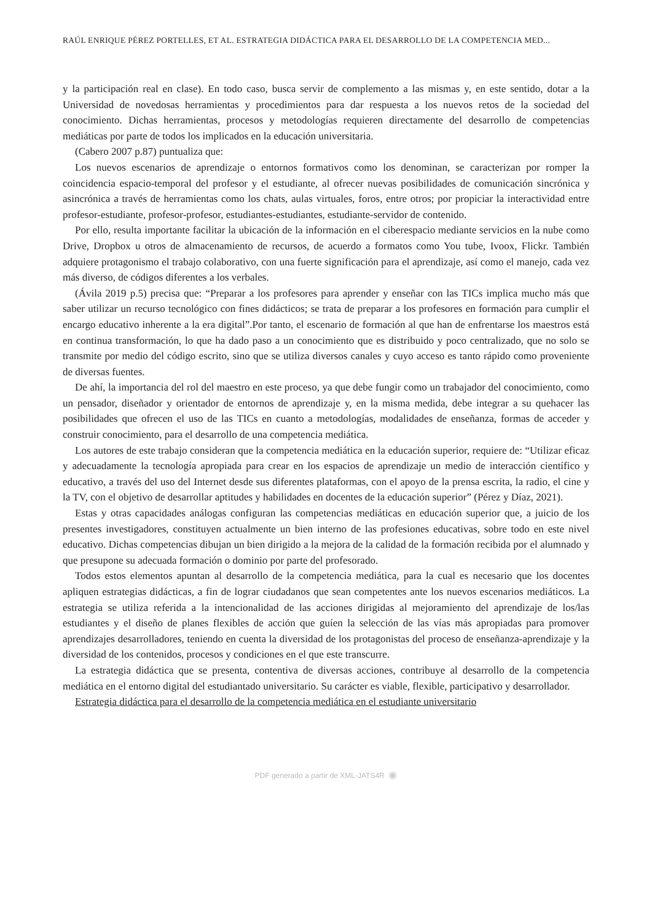RAÚL ENRIQUE PÉREZ PORTELLES, ET AL. ESTRATEGIA DIDÁCTICA PARA EL DESARROLLO DE LA COMPETENCIA MED...
y la participación real en clase). En todo caso, busca servir de complemento a las mismas y, en este sentido, dotar a la Universidad de novedosas herramientas y procedimientos para dar respuesta a los nuevos retos de la sociedad del conocimiento. Dichas herramientas, procesos y metodologías requieren directamente del desarrollo de competencias mediáticas por parte de todos los implicados en la educación universitaria.
(Cabero 2007 p.87) puntualiza que:
Los nuevos escenarios de aprendizaje o entornos formativos como los denominan, se caracterizan por romper la coincidencia espacio-temporal del profesor y el estudiante, al ofrecer nuevas posibilidades de comunicación sincrónica y asincrónica a través de herramientas como los chats, aulas virtuales, foros, entre otros; por propiciar la interactividad entre profesor-estudiante, profesor-profesor, estudiantes-estudiantes, estudiante-servidor de contenido.
Por ello, resulta importante facilitar la ubicación de la información en el ciberespacio mediante servicios en la nube como Drive, Dropbox u otros de almacenamiento de recursos, de acuerdo a formatos como You tube, Ivoox, Flickr. También adquiere protagonismo el trabajo colaborativo, con una fuerte significación para el aprendizaje, así como el manejo, cada vez más diverso, de códigos diferentes a los verbales.
(Ávila 2019 p.5) precisa que: “Preparar a los profesores para aprender y enseñar con las TICs implica mucho más que saber utilizar un recurso tecnológico con fines didácticos; se trata de preparar a los profesores en formación para cumplir el encargo educativo inherente a la era digital”.Por tanto, el escenario de formación al que han de enfrentarse los maestros está en continua transformación, lo que ha dado paso a un conocimiento que es distribuido y poco centralizado, que no solo se transmite por medio del código escrito, sino que se utiliza diversos canales y cuyo acceso es tanto rápido como proveniente de diversas fuentes.
De ahí, la importancia del rol del maestro en este proceso, ya que debe fungir como un trabajador del conocimiento, como un pensador, diseñador y orientador de entornos de aprendizaje y, en la misma medida, debe integrar a su quehacer las posibilidades que ofrecen el uso de las TICs en cuanto a metodologías, modalidades de enseñanza, formas de acceder y construir conocimiento, para el desarrollo de una competencia mediática.
Los autores de este trabajo consideran que la competencia mediática en la educación superior, requiere de: “Utilizar eficaz y adecuadamente la tecnología apropiada para crear en los espacios de aprendizaje un medio de interacción científico y educativo, a través del uso del Internet desde sus diferentes plataformas, con el apoyo de la prensa escrita, la radio, el cine y la TV, con el objetivo de desarrollar aptitudes y habilidades en docentes de la educación superior” (Pérez y Díaz, 2021).
Estas y otras capacidades análogas configuran las competencias mediáticas en educación superior que, a juicio de los presentes investigadores, constituyen actualmente un bien interno de las profesiones educativas, sobre todo en este nivel educativo. Dichas competencias dibujan un bien dirigido a la mejora de la calidad de la formación recibida por el alumnado y que presupone su adecuada formación o dominio por parte del profesorado.
Todos estos elementos apuntan al desarrollo de la competencia mediática, para la cual es necesario que los docentes apliquen estrategias didácticas, a fin de lograr ciudadanos que sean competentes ante los nuevos escenarios mediáticos. La estrategia se utiliza referida a la intencionalidad de las acciones dirigidas al mejoramiento del aprendizaje de los/las estudiantes y el diseño de planes flexibles de acción que guíen la selección de las vías más apropiadas para promover aprendizajes desarrolladores, teniendo en cuenta la diversidad de los protagonistas del proceso de enseñanza-aprendizaje y la diversidad de los contenidos, procesos y condiciones en el que este transcurre.
La estrategia didáctica que se presenta, contentiva de diversas acciones, contribuye al desarrollo de la competencia mediática en el entorno digital del estudiantado universitario. Su carácter es viable, flexible, participativo y desarrollador.
Estrategia didáctica para el desarrollo de la competencia mediática en el estudiante universitario
PDF generado a partir de XML-JATS4R ◉